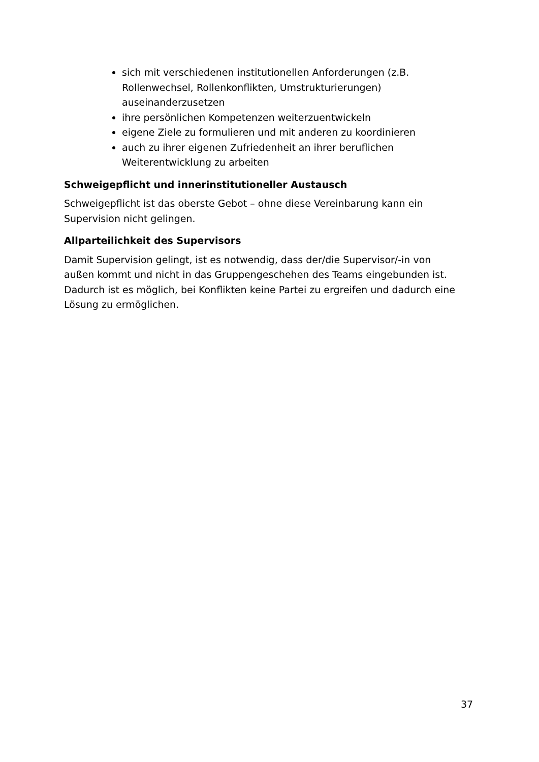sich mit verschiedenen institutionellen Anforderungen (z.B. Rollenwechsel, Rollenkonflikten, Umstrukturierungen) auseinanderzusetzen
ihre persönlichen Kompetenzen weiterzuentwickeln
eigene Ziele zu formulieren und mit anderen zu koordinieren
auch zu ihrer eigenen Zufriedenheit an ihrer beruflichen Weiterentwicklung zu arbeiten
Schweigepflicht und innerinstitutioneller Austausch
Schweigepflicht ist das oberste Gebot – ohne diese Vereinbarung kann ein Supervision nicht gelingen.
Allparteilichkeit des Supervisors
Damit Supervision gelingt, ist es notwendig, dass der/die Supervisor/-in von außen kommt und nicht in das Gruppengeschehen des Teams eingebunden ist. Dadurch ist es möglich, bei Konflikten keine Partei zu ergreifen und dadurch eine Lösung zu ermöglichen.
37